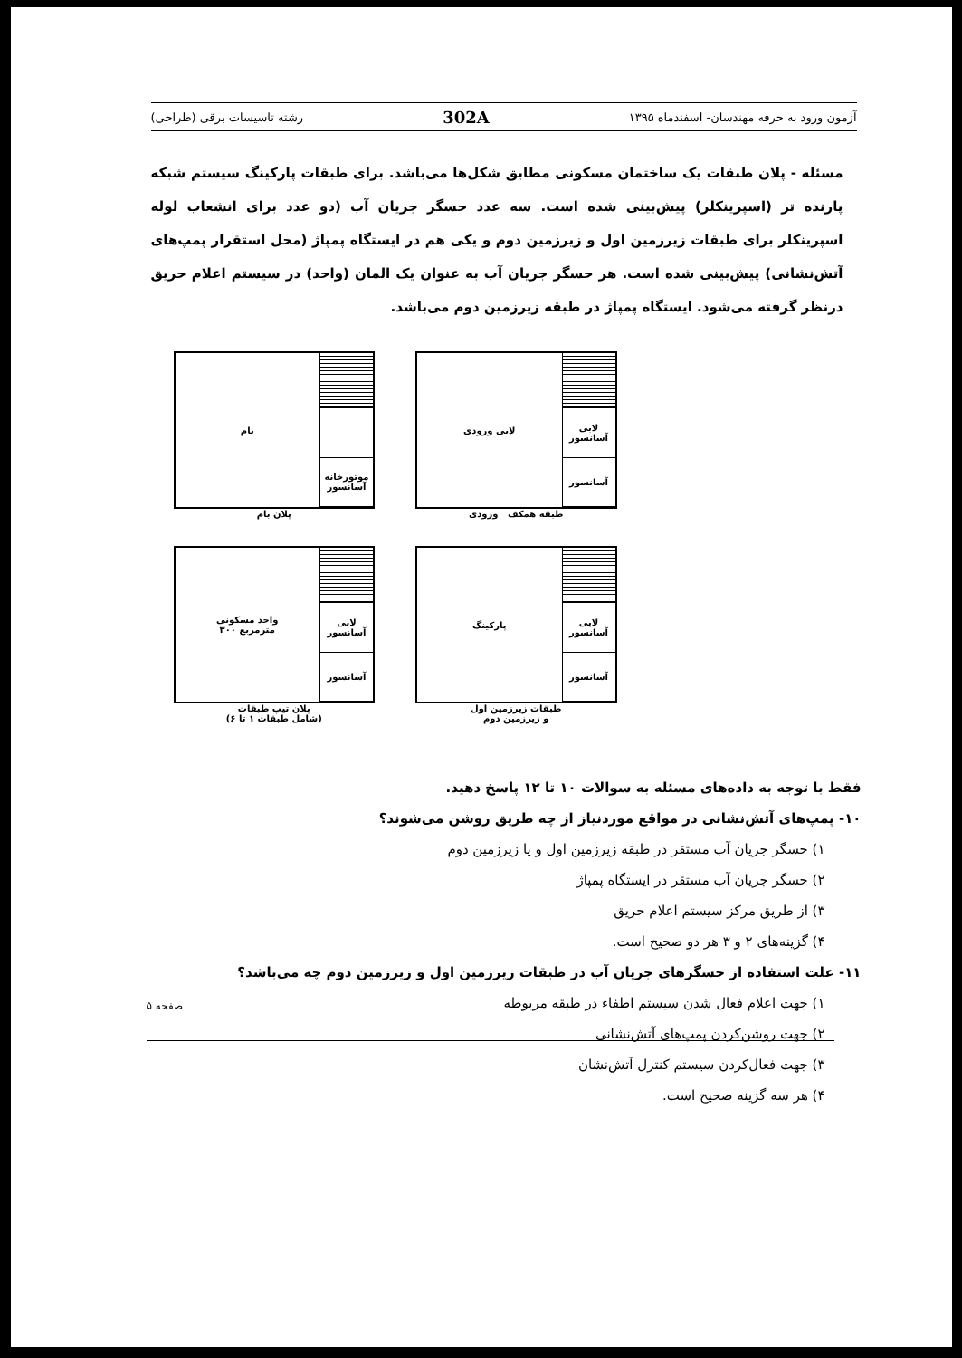آزمون ورود به حرفه مهندسان- اسفندماه ۱۳۹۵ 302A رشته تاسیسات برقی (طراحی)
مسئله - پلان طبقات یک ساختمان مسکونی مطابق شکل‌ها می‌باشد. برای طبقات پارکینگ سیستم شبکه پارنده تر (اسپرینکلر) پیش‌بینی شده است. سه عدد حسگر جریان آب (دو عدد برای انشعاب لوله اسپرینکلر برای طبقات زیرزمین اول و زیرزمین دوم و یکی هم در ایستگاه پمپاژ (محل استقرار پمپ‌های آتش‌نشانی) پیش‌بینی شده است. هر حسگر جریان آب به عنوان یک المان (واحد) در سیستم اعلام حریق درنظر گرفته می‌شود. ایستگاه پمپاژ در طبقه زیرزمین دوم می‌باشد.
لابی ورودی لابی آسانسور
آسانسور
طبقه همکف ورودی
بام موتورخانه آسانسور
پلان بام
پارکینگ لابی آسانسور
آسانسور
طبقات زیرزمین اول
و زیرزمین دوم
واحد مسکونی
۳۰۰ مترمربع
لابی آسانسور
آسانسور
پلان تیپ طبقات
(شامل طبقات ۱ تا ۶)
فقط با توجه به داده‌های مسئله به سوالات ۱۰ تا ۱۲ پاسخ دهید.
۱۰- پمپ‌های آتش‌نشانی در مواقع موردنیاز از چه طریق روشن می‌شوند؟
۱) حسگر جریان آب مستقر در طبقه زیرزمین اول و یا زیرزمین دوم
۲) حسگر جریان آب مستقر در ایستگاه پمپاژ
۳) از طریق مرکز سیستم اعلام حریق
۴) گزینه‌های ۲ و ۳ هر دو صحیح است.
۱۱- علت استفاده از حسگرهای جریان آب در طبقات زیرزمین اول و زیرزمین دوم چه می‌باشد؟
۱) جهت اعلام فعال شدن سیستم اطفاء در طبقه مربوطه
۲) جهت روشن‌کردن پمپ‌های آتش‌نشانی
۳) جهت فعال‌کردن سیستم کنترل آتش‌نشان
۴) هر سه گزینه صحیح است.
صفحه ۵